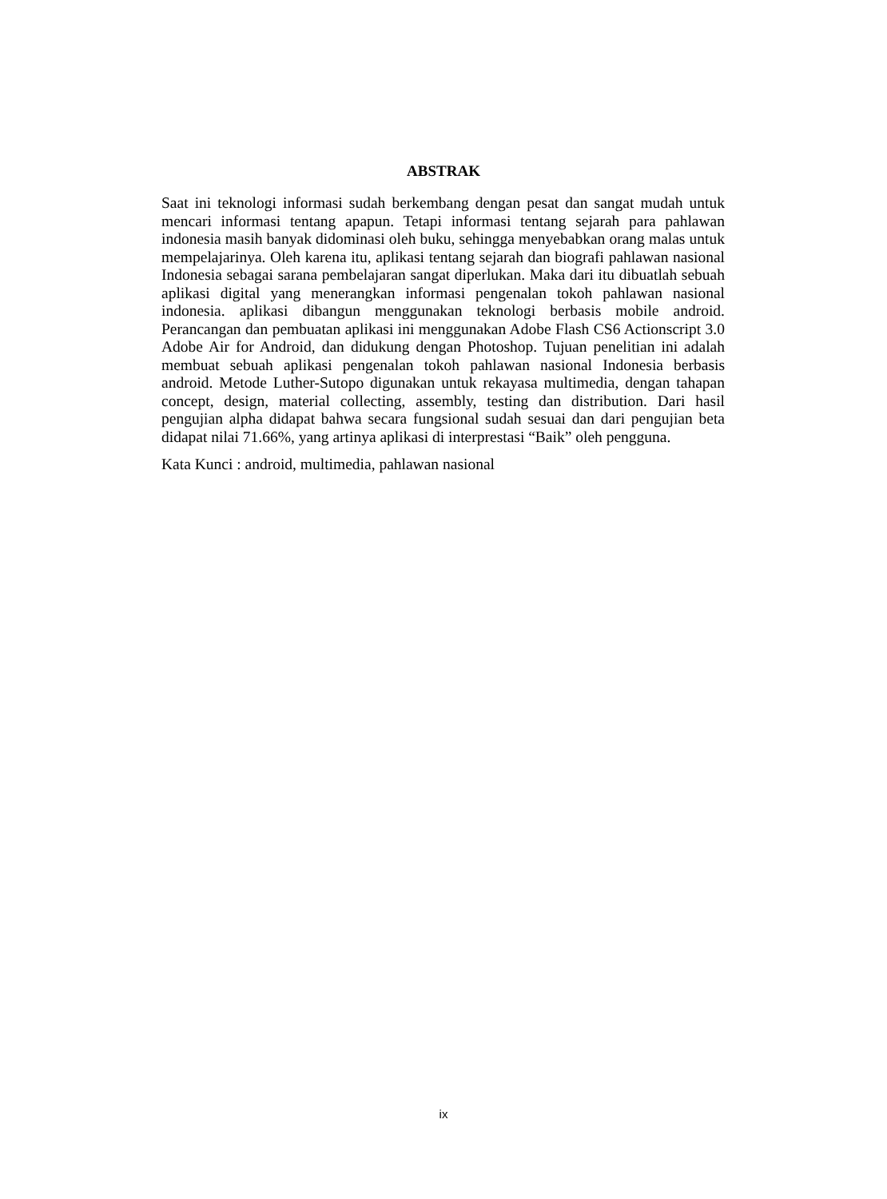ABSTRAK
Saat ini teknologi informasi sudah berkembang dengan pesat dan sangat mudah untuk mencari informasi tentang apapun. Tetapi informasi tentang sejarah para pahlawan indonesia masih banyak didominasi oleh buku, sehingga menyebabkan orang malas untuk mempelajarinya. Oleh karena itu, aplikasi tentang sejarah dan biografi pahlawan nasional Indonesia sebagai sarana pembelajaran sangat diperlukan. Maka dari itu dibuatlah sebuah aplikasi digital yang menerangkan informasi pengenalan tokoh pahlawan nasional indonesia. aplikasi dibangun menggunakan teknologi berbasis mobile android. Perancangan dan pembuatan aplikasi ini menggunakan Adobe Flash CS6 Actionscript 3.0 Adobe Air for Android, dan didukung dengan Photoshop. Tujuan penelitian ini adalah membuat sebuah aplikasi pengenalan tokoh pahlawan nasional Indonesia berbasis android. Metode Luther-Sutopo digunakan untuk rekayasa multimedia, dengan tahapan concept, design, material collecting, assembly, testing dan distribution. Dari hasil pengujian alpha didapat bahwa secara fungsional sudah sesuai dan dari pengujian beta didapat nilai 71.66%, yang artinya aplikasi di interprestasi “Baik” oleh pengguna.
Kata Kunci : android, multimedia, pahlawan nasional
ix